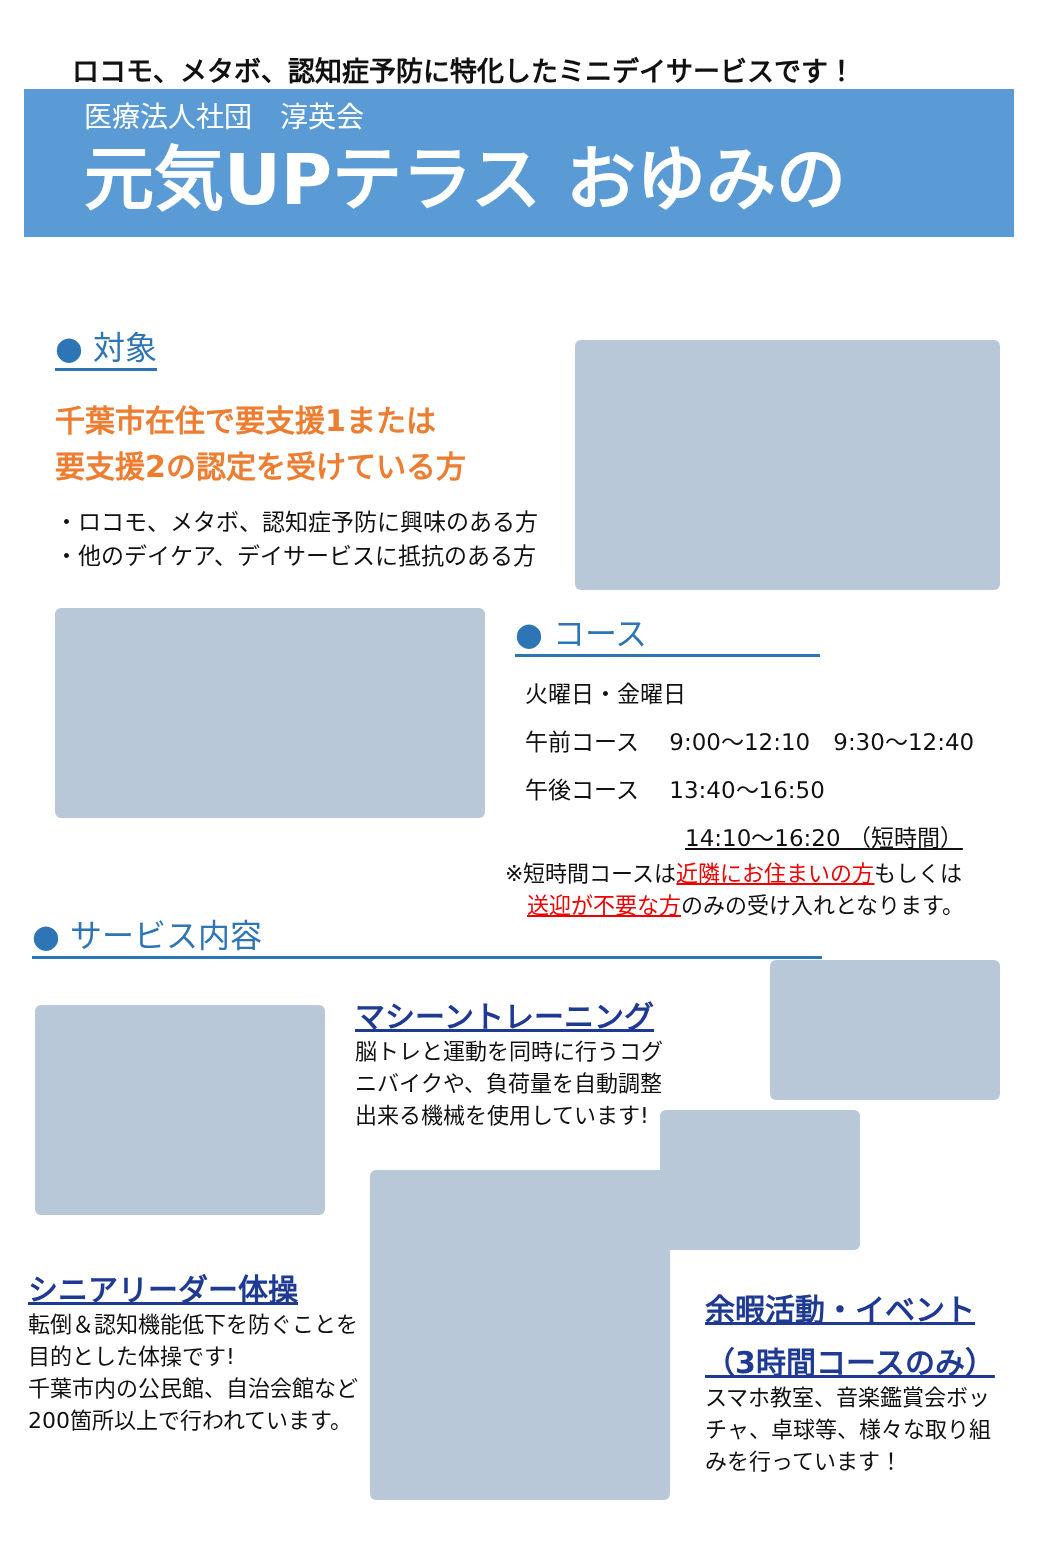ロコモ、メタボ、認知症予防に特化したミニデイサービスです！
医療法人社団　淳英会
元気UPテラス おゆみの
● 対象
千葉市在住で要支援1または
要支援2の認定を受けている方
・ロコモ、メタボ、認知症予防に興味のある方
・他のデイケア、デイサービスに抵抗のある方
● コース
火曜日・金曜日
午前コース　 9:00～12:10　9:30～12:40
午後コース　 13:40～16:50
14:10～16:20 （短時間）
※短時間コースは近隣にお住まいの方もしくは
　送迎が不要な方のみの受け入れとなります。
● サービス内容
マシーントレーニング
脳トレと運動を同時に行うコグニバイクや、負荷量を自動調整出来る機械を使用しています!
シニアリーダー体操
転倒＆認知機能低下を防ぐことを目的とした体操です!
千葉市内の公民館、自治会館など200箇所以上で行われています。
余暇活動・イベント
（3時間コースのみ）
スマホ教室、音楽鑑賞会ボッチャ、卓球等、様々な取り組みを行っています！